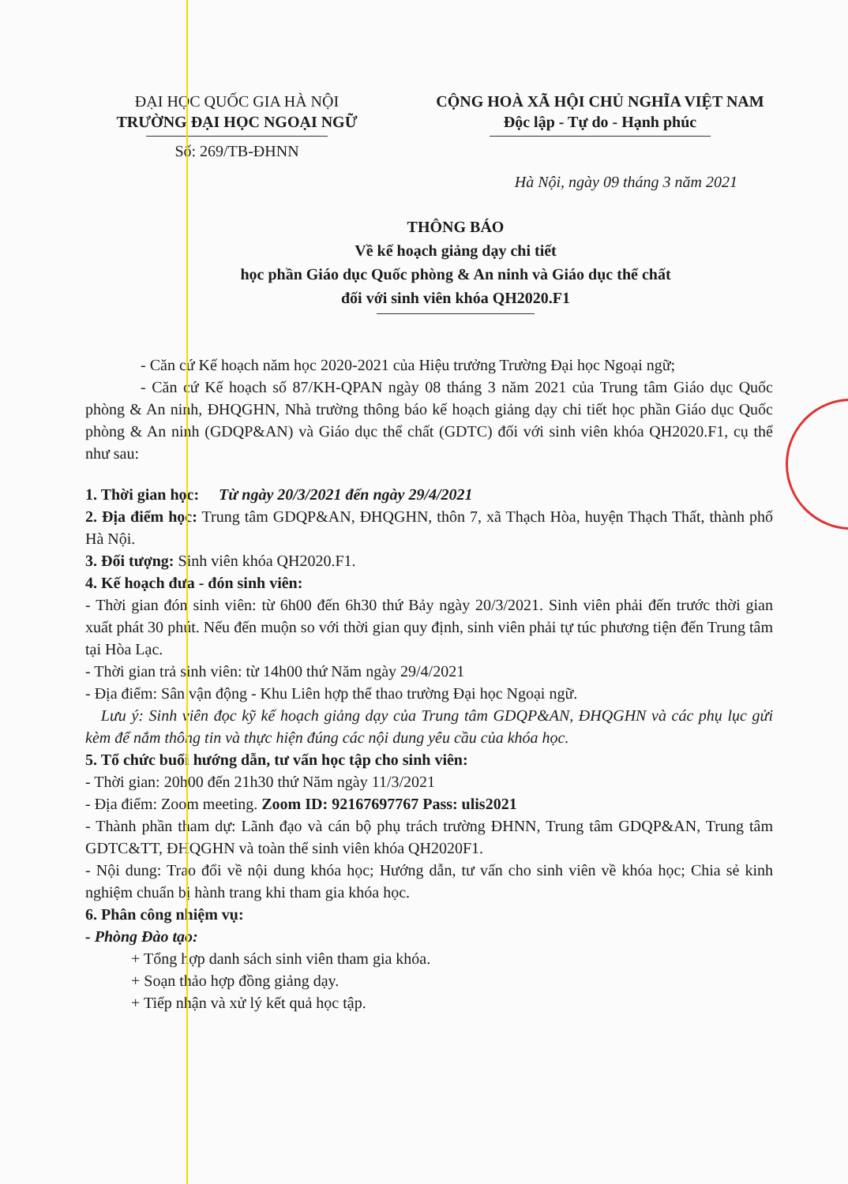ĐẠI HỌC QUỐC GIA HÀ NỘI
TRƯỜNG ĐẠI HỌC NGOẠI NGỮ
Số: 269/TB-ĐHNN
CỘNG HOÀ XÃ HỘI CHỦ NGHĨA VIỆT NAM
Độc lập - Tự do - Hạnh phúc
Hà Nội, ngày 09 tháng 3 năm 2021
THÔNG BÁO
Về kế hoạch giảng dạy chi tiết
học phần Giáo dục Quốc phòng & An ninh và Giáo dục thể chất
đối với sinh viên khóa QH2020.F1
- Căn cứ Kế hoạch năm học 2020-2021 của Hiệu trưởng Trường Đại học Ngoại ngữ;
- Căn cứ Kế hoạch số 87/KH-QPAN ngày 08 tháng 3 năm 2021 của Trung tâm Giáo dục Quốc phòng & An ninh, ĐHQGHN, Nhà trường thông báo kế hoạch giảng dạy chi tiết học phần Giáo dục Quốc phòng & An ninh (GDQP&AN) và Giáo dục thể chất (GDTC) đối với sinh viên khóa QH2020.F1, cụ thể như sau:
1. Thời gian học: Từ ngày 20/3/2021 đến ngày 29/4/2021
2. Địa điểm học: Trung tâm GDQP&AN, ĐHQGHN, thôn 7, xã Thạch Hòa, huyện Thạch Thất, thành phố Hà Nội.
3. Đối tượng: Sinh viên khóa QH2020.F1.
4. Kế hoạch đưa - đón sinh viên:
- Thời gian đón sinh viên: từ 6h00 đến 6h30 thứ Bảy ngày 20/3/2021. Sinh viên phải đến trước thời gian xuất phát 30 phút. Nếu đến muộn so với thời gian quy định, sinh viên phải tự túc phương tiện đến Trung tâm tại Hòa Lạc.
- Thời gian trả sinh viên: từ 14h00 thứ Năm ngày 29/4/2021
- Địa điểm: Sân vận động - Khu Liên hợp thể thao trường Đại học Ngoại ngữ.
Lưu ý: Sinh viên đọc kỹ kế hoạch giảng dạy của Trung tâm GDQP&AN, ĐHQGHN và các phụ lục gửi kèm để nắm thông tin và thực hiện đúng các nội dung yêu cầu của khóa học.
5. Tổ chức buổi hướng dẫn, tư vấn học tập cho sinh viên:
- Thời gian: 20h00 đến 21h30 thứ Năm ngày 11/3/2021
- Địa điểm: Zoom meeting. Zoom ID: 92167697767 Pass: ulis2021
- Thành phần tham dự: Lãnh đạo và cán bộ phụ trách trường ĐHNN, Trung tâm GDQP&AN, Trung tâm GDTC&TT, ĐHQGHN và toàn thể sinh viên khóa QH2020F1.
- Nội dung: Trao đổi về nội dung khóa học; Hướng dẫn, tư vấn cho sinh viên về khóa học; Chia sẻ kinh nghiệm chuẩn bị hành trang khi tham gia khóa học.
6. Phân công nhiệm vụ:
- Phòng Đào tạo:
+ Tổng hợp danh sách sinh viên tham gia khóa.
+ Soạn thảo hợp đồng giảng dạy.
+ Tiếp nhận và xử lý kết quả học tập.